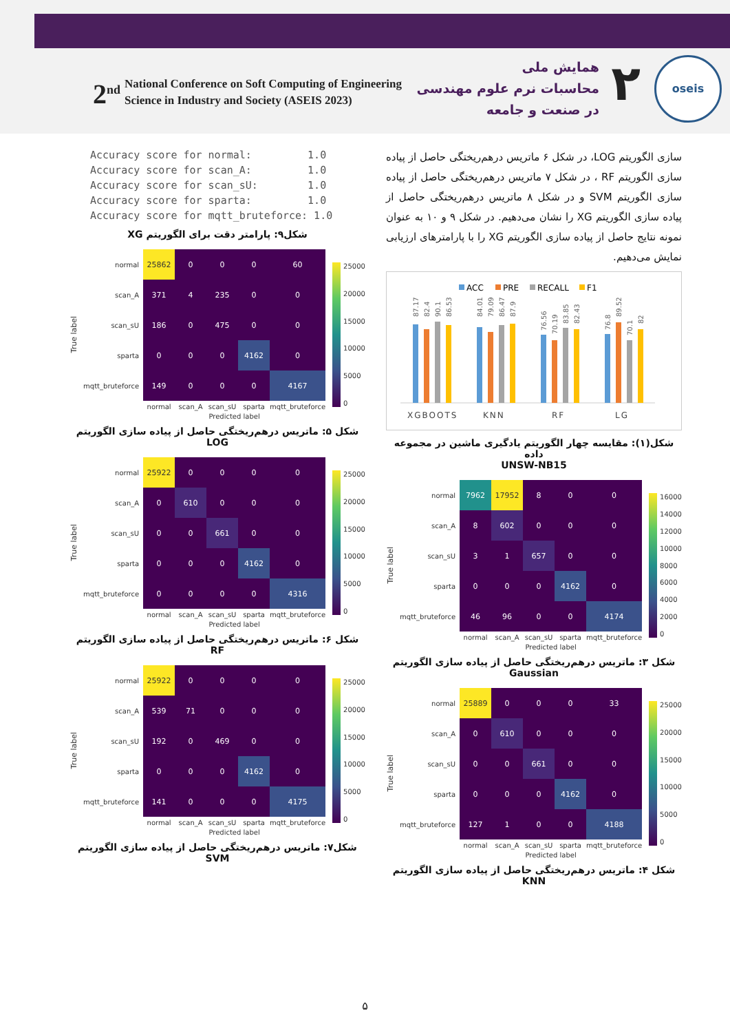2<sup>nd</sup> National Conference on Soft Computing of Engineering
Science in Industry and Society (ASEIS 2023)
۲
همایش ملی
محاسبات نرم علوم مهندسی
در صنعت و جامعه
oseis
سازی الگوریتم LOG، در شکل ۶ ماتریس درهم‌ریختگی حاصل از پیاده سازی الگوریتم RF ، در شکل ۷ ماتریس درهم‌ریختگی حاصل از پیاده سازی الگوریتم SVM و در شکل ۸ ماتریس درهم‌ریختگی حاصل از پیاده سازی الگوریتم XG را نشان می‌دهیم. در شکل ۹ و ۱۰ به عنوان نمونه نتایج حاصل از پیاده سازی الگوریتم XG را با پارامترهای ارزیابی نمایش می‌دهیم.
ACC
PRE
RECALL
F1
87.17
82.4
90.1
86.53
84.01
79.09
86.47
87.9
76.56
70.19
83.85
82.43
76.8
89.52
70.1
82
XGBOOTS
KNN
RF
LG
شکل(۱): مقایسه چهار الگوریتم یادگیری ماشین در مجموعه داده
UNSW-NB15
True label
| normal | 7962 | 17952 | 8 | 0 | 0 |
| scan_A | 8 | 602 | 0 | 0 | 0 |
| scan_sU | 3 | 1 | 657 | 0 | 0 |
| sparta | 0 | 0 | 0 | 4162 | 0 |
| mqtt_bruteforce | 46 | 96 | 0 | 0 | 4174 |
| | normal | scan_A | scan_sU | sparta | mqtt_bruteforce |
| | Predicted label | | | | |
16000
14000
12000
10000
8000
6000
4000
2000
0
شکل ۳: ماتریس درهم‌ریختگی حاصل از پیاده سازی الگوریتم Gaussian
True label
| normal | 25889 | 0 | 0 | 0 | 33 |
| scan_A | 0 | 610 | 0 | 0 | 0 |
| scan_sU | 0 | 0 | 661 | 0 | 0 |
| sparta | 0 | 0 | 0 | 4162 | 0 |
| mqtt_bruteforce | 127 | 1 | 0 | 0 | 4188 |
| | normal | scan_A | scan_sU | sparta | mqtt_bruteforce |
| | Predicted label | | | | |
25000
20000
15000
10000
5000
0
شکل ۴: ماتریس درهم‌ریختگی حاصل از پیاده سازی الگوریتم KNN
Accuracy score for normal: 1.0 Accuracy score for scan_A: 1.0 Accuracy score for scan_sU: 1.0 Accuracy score for sparta: 1.0 Accuracy score for mqtt_bruteforce: 1.0
شکل۹: پارامتر دقت برای الگوریتم XG
True label
| normal | 25862 | 0 | 0 | 0 | 60 |
| scan_A | 371 | 4 | 235 | 0 | 0 |
| scan_sU | 186 | 0 | 475 | 0 | 0 |
| sparta | 0 | 0 | 0 | 4162 | 0 |
| mqtt_bruteforce | 149 | 0 | 0 | 0 | 4167 |
| | normal | scan_A | scan_sU | sparta | mqtt_bruteforce |
| | Predicted label | | | | |
25000
20000
15000
10000
5000
0
شکل ۵: ماتریس درهم‌ریختگی حاصل از پیاده سازی الگوریتم LOG
True label
| normal | 25922 | 0 | 0 | 0 | 0 |
| scan_A | 0 | 610 | 0 | 0 | 0 |
| scan_sU | 0 | 0 | 661 | 0 | 0 |
| sparta | 0 | 0 | 0 | 4162 | 0 |
| mqtt_bruteforce | 0 | 0 | 0 | 0 | 4316 |
| | normal | scan_A | scan_sU | sparta | mqtt_bruteforce |
| | Predicted label | | | | |
25000
20000
15000
10000
5000
0
شکل ۶: ماتریس درهم‌ریختگی حاصل از پیاده سازی الگوریتم RF
True label
| normal | 25922 | 0 | 0 | 0 | 0 |
| scan_A | 539 | 71 | 0 | 0 | 0 |
| scan_sU | 192 | 0 | 469 | 0 | 0 |
| sparta | 0 | 0 | 0 | 4162 | 0 |
| mqtt_bruteforce | 141 | 0 | 0 | 0 | 4175 |
| | normal | scan_A | scan_sU | sparta | mqtt_bruteforce |
| | Predicted label | | | | |
25000
20000
15000
10000
5000
0
شکل۷: ماتریس درهم‌ریختگی حاصل از پیاده سازی الگوریتم SVM
۵